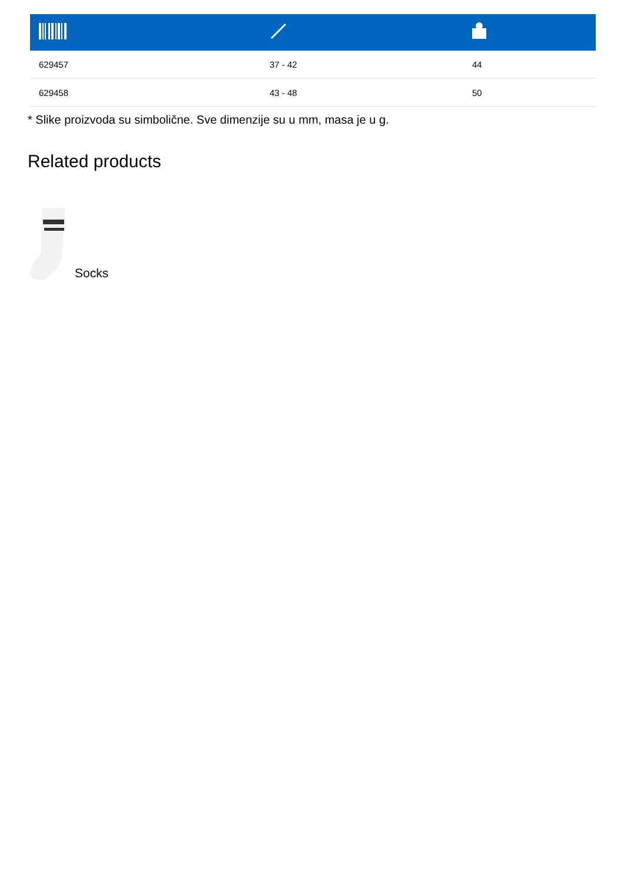| 629457 | 37 - 42 | 44 |
| 629458 | 43 - 48 | 50 |
* Slike proizvoda su simbolične. Sve dimenzije su u mm, masa je u g.
Related products
Socks